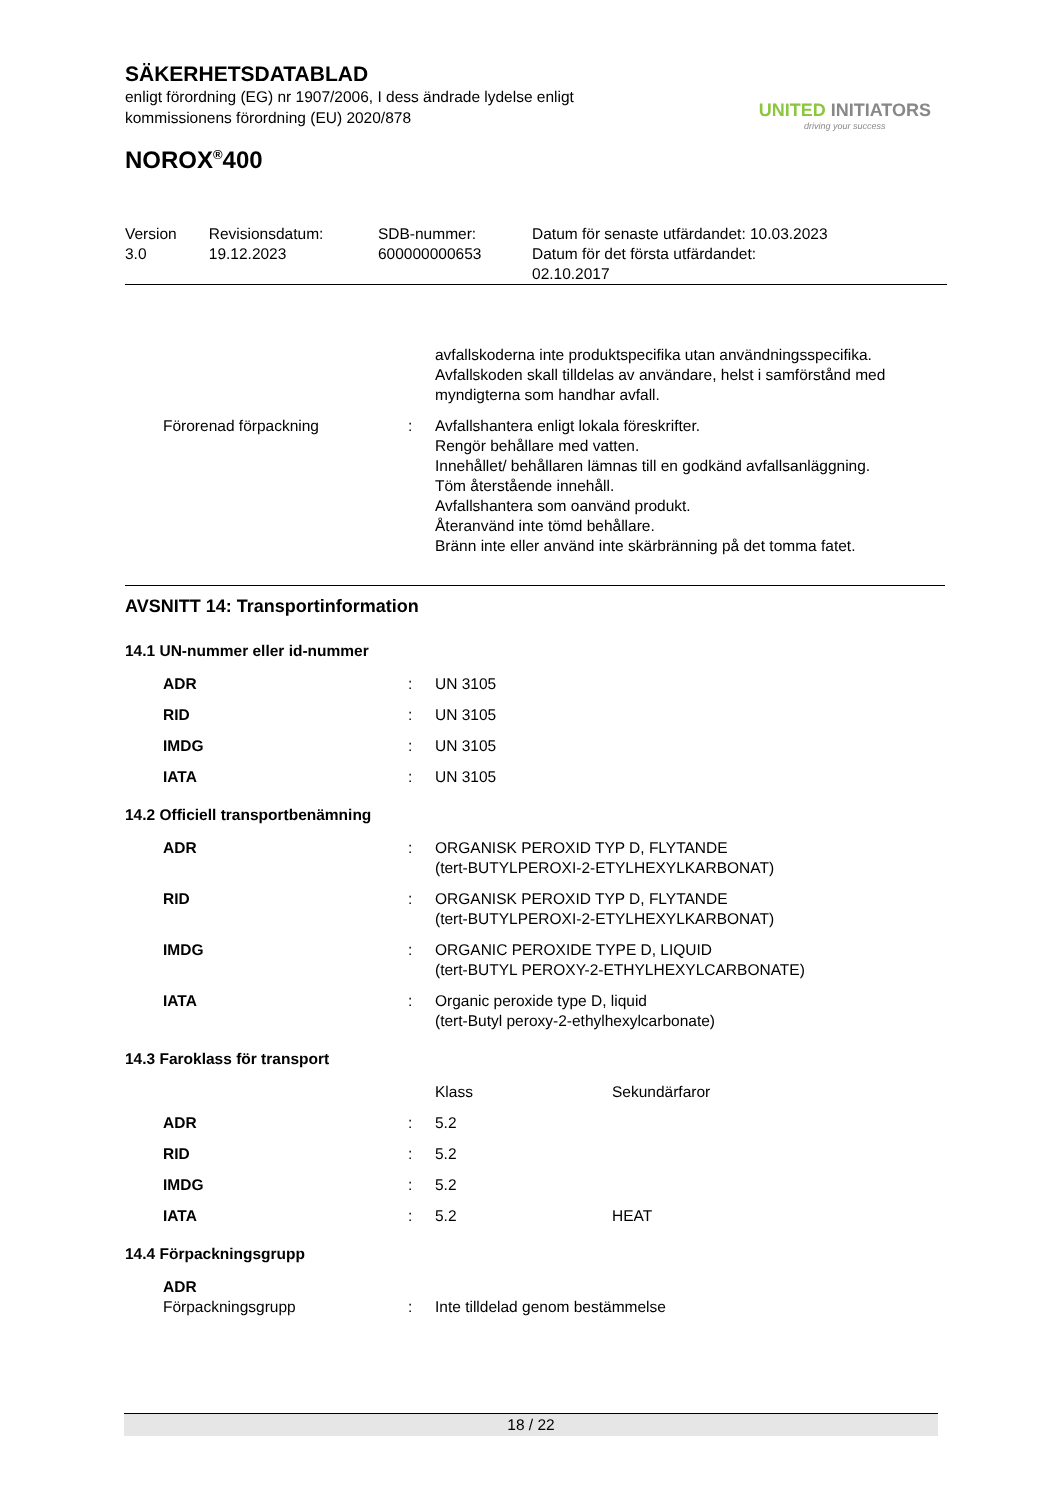SÄKERHETSDATABLAD
enligt förordning (EG) nr 1907/2006, I dess ändrade lydelse enligt
kommissionens förordning (EU) 2020/878
NOROX<sup>®</sup>400
| Version 3.0 | Revisionsdatum: 19.12.2023 | SDB-nummer: 600000000653 | Datum för senaste utfärdandet: 10.03.2023 Datum för det första utfärdandet: 02.10.2017 |
| | | avfallskoderna inte produktspecifika utan användningsspecifika. Avfallskoden skall tilldelas av användare, helst i samförstånd med myndigterna som handhar avfall. |
| Förorenad förpackning | : | Avfallshantera enligt lokala föreskrifter. Rengör behållare med vatten. Innehållet/ behållaren lämnas till en godkänd avfallsanläggning. Töm återstående innehåll. Avfallshantera som oanvänd produkt. Återanvänd inte tömd behållare. Bränn inte eller använd inte skärbränning på det tomma fatet. |
AVSNITT 14: Transportinformation
14.1 UN-nummer eller id-nummer
| ADR | : | UN 3105 |
| RID | : | UN 3105 |
| IMDG | : | UN 3105 |
| IATA | : | UN 3105 |
14.2 Officiell transportbenämning
| ADR | : | ORGANISK PEROXID TYP D, FLYTANDE (tert-BUTYLPEROXI-2-ETYLHEXYLKARBONAT) |
| RID | : | ORGANISK PEROXID TYP D, FLYTANDE (tert-BUTYLPEROXI-2-ETYLHEXYLKARBONAT) |
| IMDG | : | ORGANIC PEROXIDE TYPE D, LIQUID (tert-BUTYL PEROXY-2-ETHYLHEXYLCARBONATE) |
| IATA | : | Organic peroxide type D, liquid (tert-Butyl peroxy-2-ethylhexylcarbonate) |
14.3 Faroklass för transport
| | | Klass | Sekundärfaror |
| ADR | : | 5.2 | |
| RID | : | 5.2 | |
| IMDG | : | 5.2 | |
| IATA | : | 5.2 | HEAT |
14.4 Förpackningsgrupp
| ADR Förpackningsgrupp | : | Inte tilldelad genom bestämmelse |
UNITED INITIATORS
driving your success
18 / 22